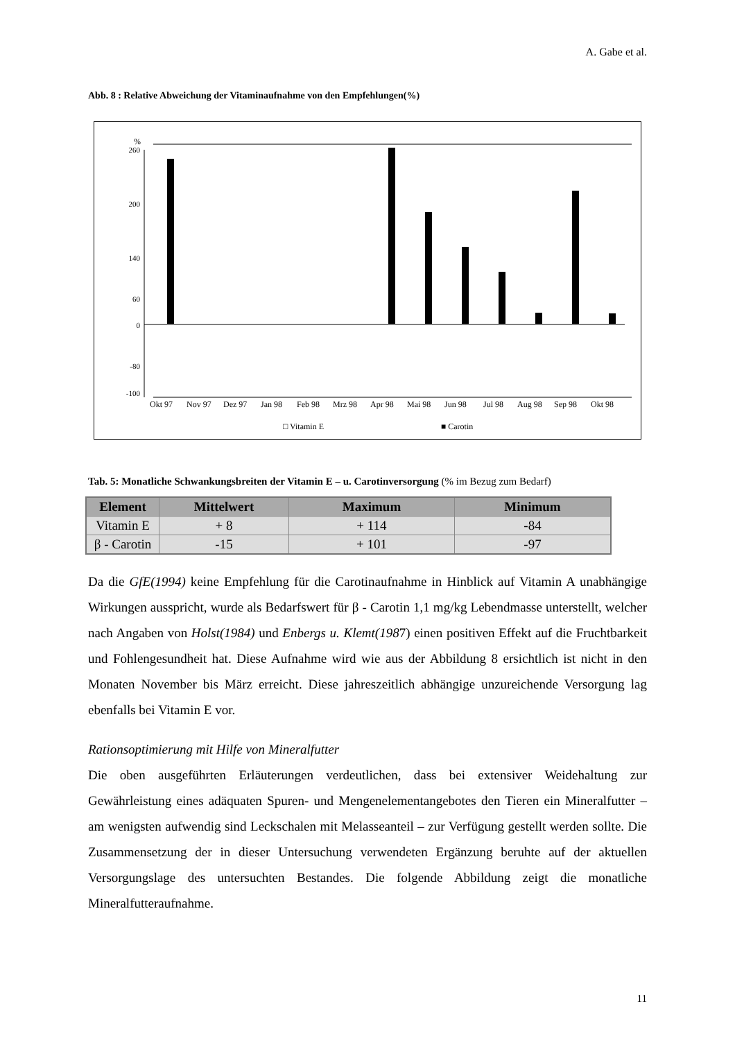A. Gabe et al.
Abb. 8 : Relative Abweichung der Vitaminaufnahme von den Empfehlungen(%)
%
260
200
140
60
0
-80
-100
Okt 97
Nov 97
Dez 97
Jan 98
Feb 98
Mrz 98
Apr 98
Mai 98
Jun 98
Jul 98
Aug 98
Sep 98
Okt 98
□ Vitamin E
■ Carotin
Tab. 5: Monatliche Schwankungsbreiten der Vitamin E – u. Carotinversorgung (% im Bezug zum Bedarf)
| Element | Mittelwert | Maximum | Minimum |
| --- | --- | --- | --- |
| Vitamin E | + 8 | + 114 | -84 |
| β - Carotin | -15 | + 101 | -97 |
Da die GfE(1994) keine Empfehlung für die Carotinaufnahme in Hinblick auf Vitamin A unabhängige Wirkungen ausspricht, wurde als Bedarfswert für β - Carotin 1,1 mg/kg Lebendmasse unterstellt, welcher nach Angaben von Holst(1984) und Enbergs u. Klemt(1987) einen positiven Effekt auf die Fruchtbarkeit und Fohlengesundheit hat. Diese Aufnahme wird wie aus der Abbildung 8 ersichtlich ist nicht in den Monaten November bis März erreicht. Diese jahreszeitlich abhängige unzureichende Versorgung lag ebenfalls bei Vitamin E vor.
Rationsoptimierung mit Hilfe von Mineralfutter
Die oben ausgeführten Erläuterungen verdeutlichen, dass bei extensiver Weidehaltung zur Gewährleistung eines adäquaten Spuren- und Mengenelementangebotes den Tieren ein Mineralfutter – am wenigsten aufwendig sind Leckschalen mit Melasseanteil – zur Verfügung gestellt werden sollte. Die Zusammensetzung der in dieser Untersuchung verwendeten Ergänzung beruhte auf der aktuellen Versorgungslage des untersuchten Bestandes. Die folgende Abbildung zeigt die monatliche Mineralfutteraufnahme.
11